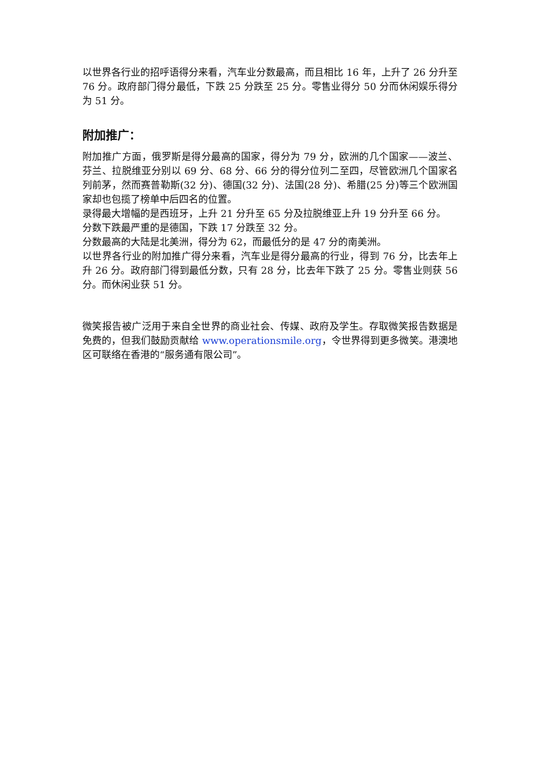以世界各行业的招呼语得分来看，汽车业分数最高，而且相比 16 年，上升了 26 分升至 76 分。政府部门得分最低，下跌 25 分跌至 25 分。零售业得分 50 分而休闲娱乐得分为 51 分。
附加推广：
附加推广方面，俄罗斯是得分最高的国家，得分为 79 分，欧洲的几个国家——波兰、芬兰、拉脱维亚分别以 69 分、68 分、66 分的得分位列二至四，尽管欧洲几个国家名列前茅，然而赛普勒斯(32 分)、德国(32 分)、法国(28 分)、希腊(25 分)等三个欧洲国家却也包揽了榜单中后四名的位置。
录得最大增幅的是西班牙，上升 21 分升至 65 分及拉脱维亚上升 19 分升至 66 分。
分数下跌最严重的是德国，下跌 17 分跌至 32 分。
分数最高的大陆是北美洲，得分为 62，而最低分的是 47 分的南美洲。
以世界各行业的附加推广得分来看，汽车业是得分最高的行业，得到 76 分，比去年上升 26 分。政府部门得到最低分数，只有 28 分，比去年下跌了 25 分。零售业则获 56 分。而休闲业获 51 分。
微笑报告被广泛用于来自全世界的商业社会、传媒、政府及学生。存取微笑报告数据是免费的，但我们鼓励贡献给 www.operationsmile.org，令世界得到更多微笑。港澳地区可联络在香港的“服务通有限公司”。